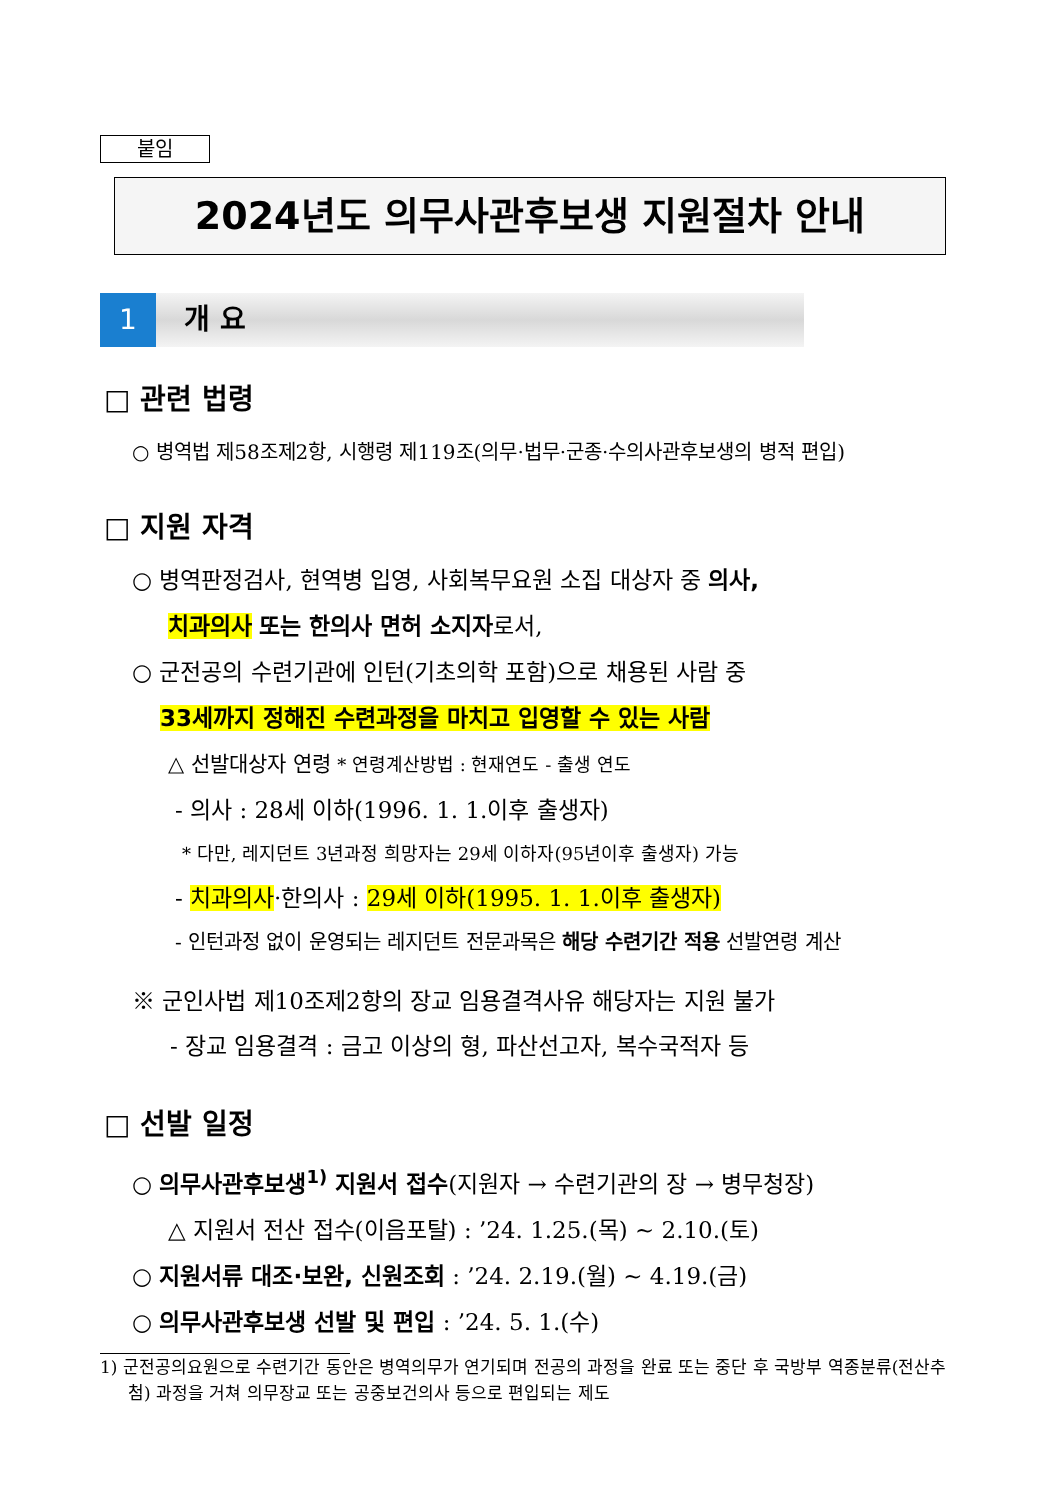붙임
2024년도 의무사관후보생 지원절차 안내
1 개 요
□ 관련 법령
○ 병역법 제58조제2항, 시행령 제119조(의무·법무·군종·수의사관후보생의 병적 편입)
□ 지원 자격
○ 병역판정검사, 현역병 입영, 사회복무요원 소집 대상자 중 의사,
치과의사 또는 한의사 면허 소지자로서,
○ 군전공의 수련기관에 인턴(기초의학 포함)으로 채용된 사람 중
33세까지 정해진 수련과정을 마치고 입영할 수 있는 사람
△ 선발대상자 연령 * 연령계산방법 : 현재연도 - 출생 연도
- 의사 : 28세 이하(1996. 1. 1.이후 출생자)
* 다만, 레지던트 3년과정 희망자는 29세 이하자(95년이후 출생자) 가능
- 치과의사·한의사 : 29세 이하(1995. 1. 1.이후 출생자)
- 인턴과정 없이 운영되는 레지던트 전문과목은 해당 수련기간 적용 선발연령 계산
※ 군인사법 제10조제2항의 장교 임용결격사유 해당자는 지원 불가
- 장교 임용결격 : 금고 이상의 형, 파산선고자, 복수국적자 등
□ 선발 일정
○ 의무사관후보생<sup>1)</sup> 지원서 접수(지원자 → 수련기관의 장 → 병무청장)
△ 지원서 전산 접수(이음포탈) : ’24. 1.25.(목) ~ 2.10.(토)
○ 지원서류 대조·보완, 신원조회 : ’24. 2.19.(월) ~ 4.19.(금)
○ 의무사관후보생 선발 및 편입 : ’24. 5. 1.(수)
1) 군전공의요원으로 수련기간 동안은 병역의무가 연기되며 전공의 과정을 완료 또는 중단 후 국방부 역종분류(전산추첨) 과정을 거쳐 의무장교 또는 공중보건의사 등으로 편입되는 제도